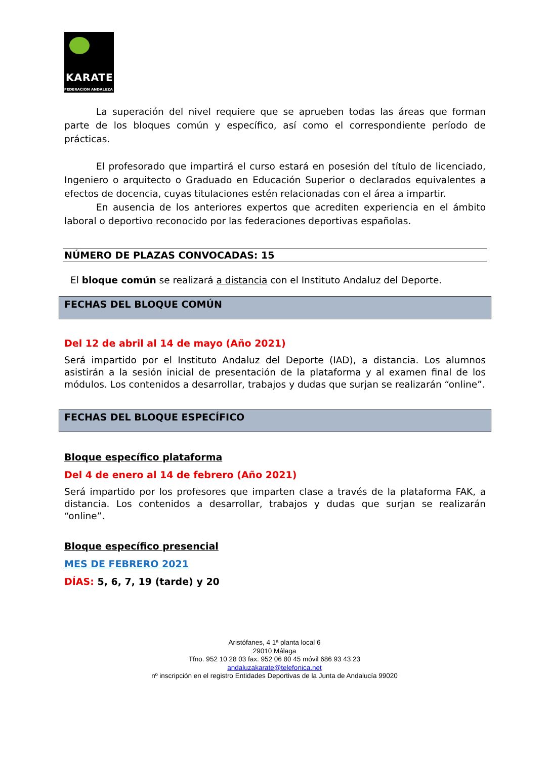KARATE
FEDERACION ANDALUZA
La superación del nivel requiere que se aprueben todas las áreas que forman parte de los bloques común y específico, así como el correspondiente período de prácticas.
El profesorado que impartirá el curso estará en posesión del título de licenciado, Ingeniero o arquitecto o Graduado en Educación Superior o declarados equivalentes a efectos de docencia, cuyas titulaciones estén relacionadas con el área a impartir.
En ausencia de los anteriores expertos que acrediten experiencia en el ámbito laboral o deportivo reconocido por las federaciones deportivas españolas.
NÚMERO DE PLAZAS CONVOCADAS: 15
El bloque común se realizará a distancia con el Instituto Andaluz del Deporte.
FECHAS DEL BLOQUE COMÚN
Del 12 de abril al 14 de mayo (Año 2021)
Será impartido por el Instituto Andaluz del Deporte (IAD), a distancia. Los alumnos asistirán a la sesión inicial de presentación de la plataforma y al examen final de los módulos. Los contenidos a desarrollar, trabajos y dudas que surjan se realizarán “online”.
FECHAS DEL BLOQUE ESPECÍFICO
Bloque específico plataforma
Del 4 de enero al 14 de febrero (Año 2021)
Será impartido por los profesores que imparten clase a través de la plataforma FAK, a distancia. Los contenidos a desarrollar, trabajos y dudas que surjan se realizarán “online”.
Bloque específico presencial
MES DE FEBRERO 2021
DÍAS: 5, 6, 7, 19 (tarde) y 20
Aristófanes, 4 1ª planta local 6
29010 Málaga
Tfno. 952 10 28 03 fax. 952 06 80 45 móvil 686 93 43 23
andaluzakarate@telefonica.net
nº inscripción en el registro Entidades Deportivas de la Junta de Andalucía 99020